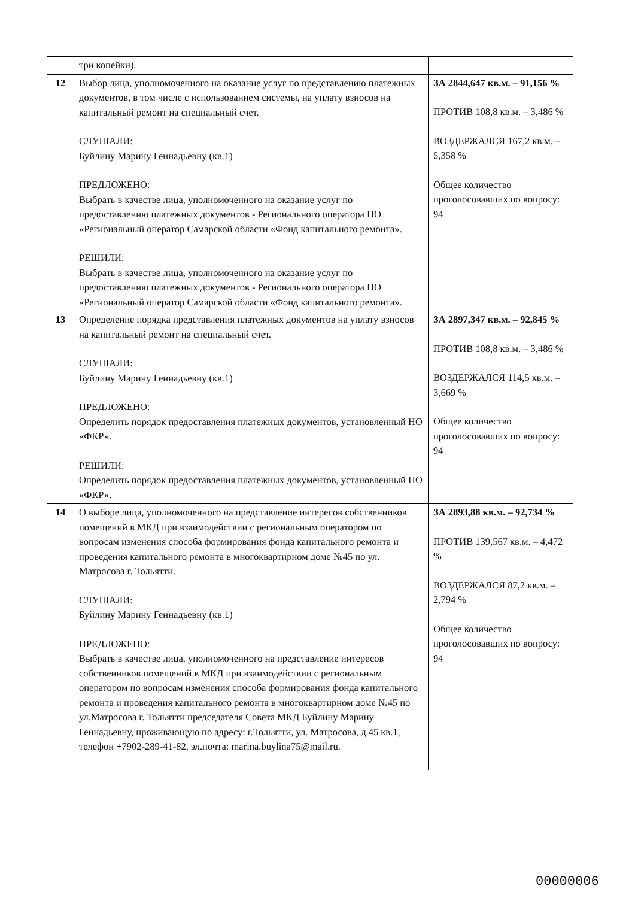| | три копейки). | |
| 12 | Выбор лица, уполномоченного на оказание услуг по представлению платежных документов, в том числе с использованием системы, на уплату взносов на капитальный ремонт на специальный счет. СЛУШАЛИ: Буйлину Марину Геннадьевну (кв.1) ПРЕДЛОЖЕНО: Выбрать в качестве лица, уполномоченного на оказание услуг по предоставлению платежных документов - Регионального оператора НО «Региональный оператор Самарской области «Фонд капитального ремонта». РЕШИЛИ: Выбрать в качестве лица, уполномоченного на оказание услуг по предоставлению платежных документов - Регионального оператора НО «Региональный оператор Самарской области «Фонд капитального ремонта». | ЗА 2844,647 кв.м. – 91,156 % ПРОТИВ 108,8 кв.м. – 3,486 % ВОЗДЕРЖАЛСЯ 167,2 кв.м. – 5,358 % Общее количество проголосовавших по вопросу: 94 |
| 13 | Определение порядка представления платежных документов на уплату взносов на капитальный ремонт на специальный счет. СЛУШАЛИ: Буйлину Марину Геннадьевну (кв.1) ПРЕДЛОЖЕНО: Определить порядок предоставления платежных документов, установленный НО «ФКР». РЕШИЛИ: Определить порядок предоставления платежных документов, установленный НО «ФКР». | ЗА 2897,347 кв.м. – 92,845 % ПРОТИВ 108,8 кв.м. – 3,486 % ВОЗДЕРЖАЛСЯ 114,5 кв.м. – 3,669 % Общее количество проголосовавших по вопросу: 94 |
| 14 | О выборе лица, уполномоченного на представление интересов собственников помещений в МКД при взаимодействии с региональным оператором по вопросам изменения способа формирования фонда капитального ремонта и проведения капитального ремонта в многоквартирном доме №45 по ул. Матросова г. Тольятти. СЛУШАЛИ: Буйлину Марину Геннадьевну (кв.1) ПРЕДЛОЖЕНО: Выбрать в качестве лица, уполномоченного на представление интересов собственников помещений в МКД при взаимодействии с региональным оператором по вопросам изменения способа формирования фонда капитального ремонта и проведения капитального ремонта в многоквартирном доме №45 по ул.Матросова г. Тольятти председателя Совета МКД Буйлину Марину Геннадьевну, проживающую по адресу: г.Тольятти, ул. Матросова, д.45 кв.1, телефон +7902-289-41-82, эл.почта: marina.buylina75@mail.ru. | ЗА 2893,88 кв.м. – 92,734 % ПРОТИВ 139,567 кв.м. – 4,472 % ВОЗДЕРЖАЛСЯ 87,2 кв.м. – 2,794 % Общее количество проголосовавших по вопросу: 94 |
00000006